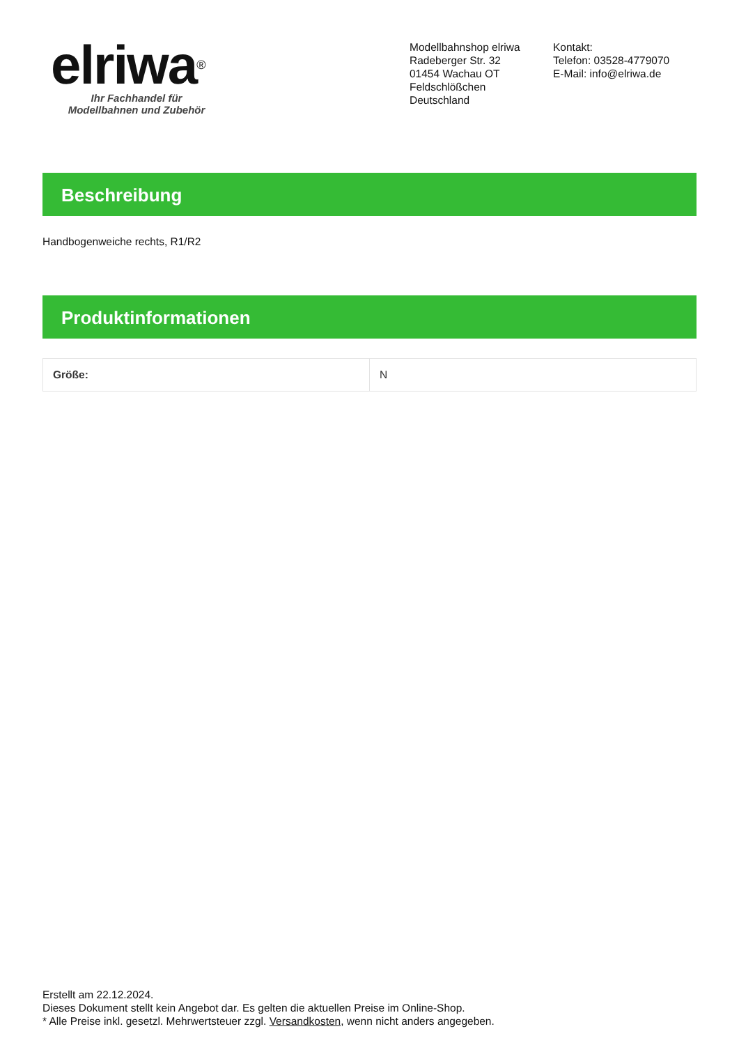elriwa<sup>®</sup>
Ihr Fachhandel für
Modellbahnen und Zubehör
Modellbahnshop elriwa
Radeberger Str. 32
01454 Wachau OT
Feldschlößchen
Deutschland
Kontakt:
Telefon: 03528-4779070
E-Mail: info@elriwa.de
Beschreibung
Handbogenweiche rechts, R1/R2
Produktinformationen
| Größe: | N |
Erstellt am 22.12.2024.
Dieses Dokument stellt kein Angebot dar. Es gelten die aktuellen Preise im Online-Shop.
* Alle Preise inkl. gesetzl. Mehrwertsteuer zzgl. Versandkosten, wenn nicht anders angegeben.